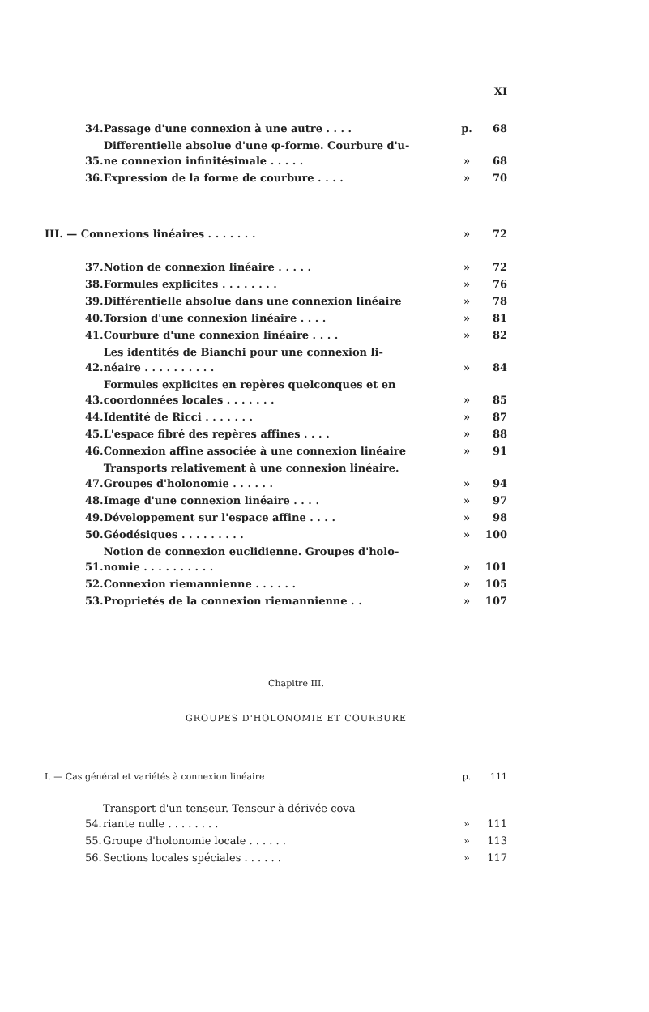XI
| 34. | Passage d'une connexion à une autre . . . . | p. | 68 |
| 35. | Differentielle absolue d'une φ-forme. Courbure d'u- ne connexion infinitésimale . . . . . | » | 68 |
| 36. | Expression de la forme de courbure . . . . | » | 70 |
| III. — Connexions linéaires . . . . . . . | » | 72 |
| 37. | Notion de connexion linéaire . . . . . | » | 72 |
| 38. | Formules explicites . . . . . . . . | » | 76 |
| 39. | Différentielle absolue dans une connexion linéaire | » | 78 |
| 40. | Torsion d'une connexion linéaire . . . . | » | 81 |
| 41. | Courbure d'une connexion linéaire . . . . | » | 82 |
| 42. | Les identités de Bianchi pour une connexion li- néaire . . . . . . . . . . | » | 84 |
| 43. | Formules explicites en repères quelconques et en coordonnées locales . . . . . . . | » | 85 |
| 44. | Identité de Ricci . . . . . . . | » | 87 |
| 45. | L'espace fibré des repères affines . . . . | » | 88 |
| 46. | Connexion affine associée à une connexion linéaire | » | 91 |
| 47. | Transports relativement à une connexion linéaire. Groupes d'holonomie . . . . . . | » | 94 |
| 48. | Image d'une connexion linéaire . . . . | » | 97 |
| 49. | Développement sur l'espace affine . . . . | » | 98 |
| 50. | Géodésiques . . . . . . . . . | » | 100 |
| 51. | Notion de connexion euclidienne. Groupes d'holo- nomie . . . . . . . . . . | » | 101 |
| 52. | Connexion riemannienne . . . . . . | » | 105 |
| 53. | Proprietés de la connexion riemannienne . . | » | 107 |
Chapitre III.
GROUPES D'HOLONOMIE ET COURBURE
| I. — Cas général et variétés à connexion linéaire | p. | 111 |
| 54. | Transport d'un tenseur. Tenseur à dérivée cova- riante nulle . . . . . . . . | » | 111 |
| 55. | Groupe d'holonomie locale . . . . . . | » | 113 |
| 56. | Sections locales spéciales . . . . . . | » | 117 |